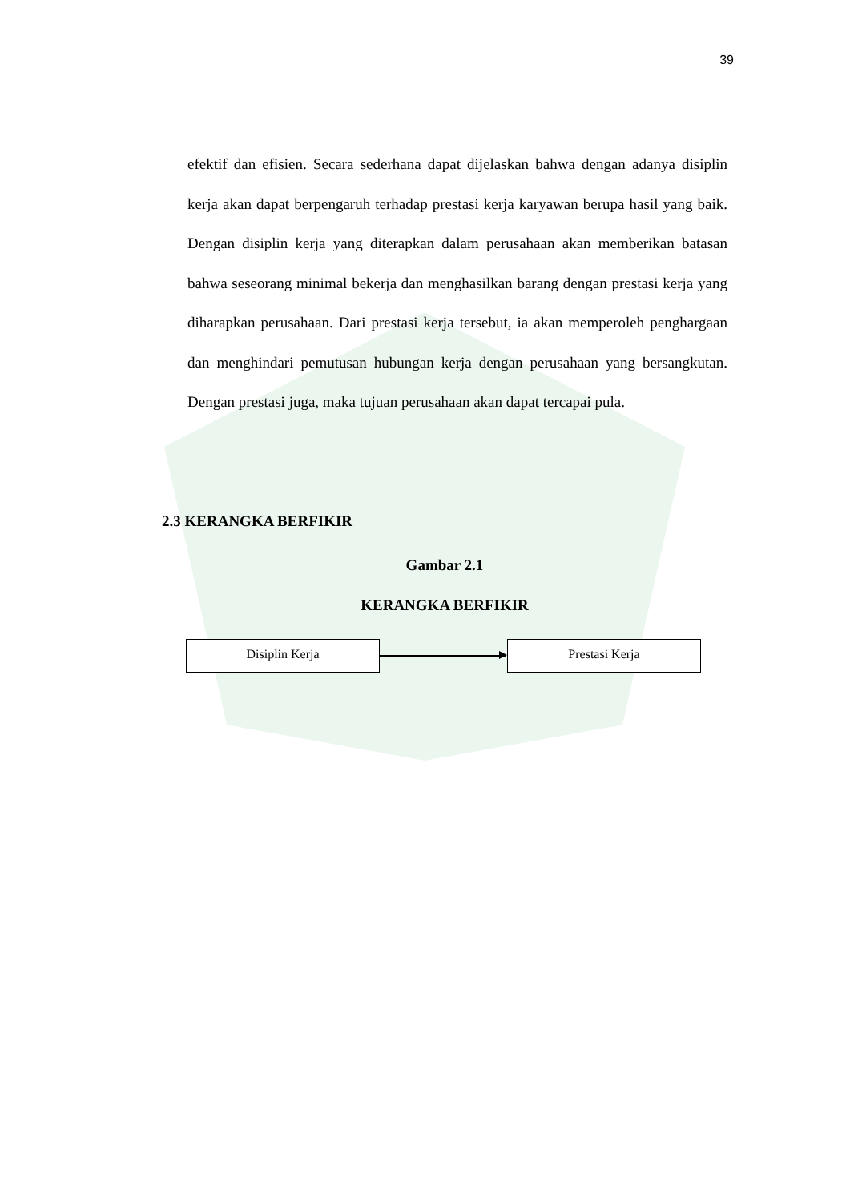39
efektif dan efisien. Secara sederhana dapat dijelaskan bahwa dengan adanya disiplin kerja akan dapat berpengaruh terhadap prestasi kerja karyawan berupa hasil yang baik. Dengan disiplin kerja yang diterapkan dalam perusahaan akan memberikan batasan bahwa seseorang minimal bekerja dan menghasilkan barang dengan prestasi kerja yang diharapkan perusahaan. Dari prestasi kerja tersebut, ia akan memperoleh penghargaan dan menghindari pemutusan hubungan kerja dengan perusahaan yang bersangkutan. Dengan prestasi juga, maka tujuan perusahaan akan dapat tercapai pula.
2.3 KERANGKA BERFIKIR
Gambar 2.1
KERANGKA BERFIKIR
Disiplin Kerja Prestasi Kerja